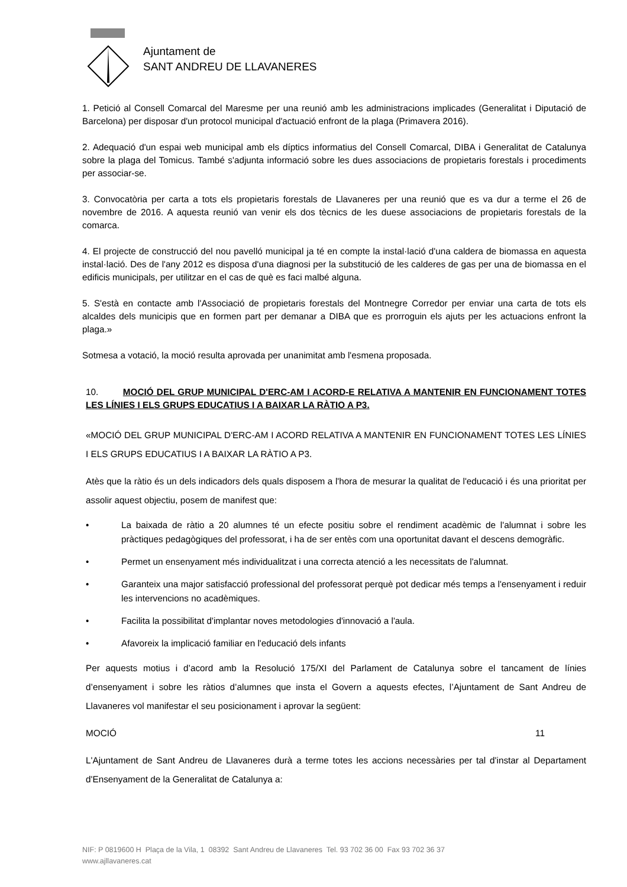Ajuntament de
SANT ANDREU DE LLAVANERES
1. Petició al Consell Comarcal del Maresme per una reunió amb les administracions implicades (Generalitat i Diputació de Barcelona) per disposar d'un protocol municipal d'actuació enfront de la plaga (Primavera 2016).
2. Adequació d'un espai web municipal amb els díptics informatius del Consell Comarcal, DIBA i Generalitat de Catalunya sobre la plaga del Tomicus. També s'adjunta informació sobre les dues associacions de propietaris forestals i procediments per associar-se.
3. Convocatòria per carta a tots els propietaris forestals de Llavaneres per una reunió que es va dur a terme el 26 de novembre de 2016. A aquesta reunió van venir els dos tècnics de les duese associacions de propietaris forestals de la comarca.
4. El projecte de construcció del nou pavelló municipal ja té en compte la instal·lació d'una caldera de biomassa en aquesta instal·lació. Des de l'any 2012 es disposa d'una diagnosi per la substitució de les calderes de gas per una de biomassa en el edificis municipals, per utilitzar en el cas de què es faci malbé alguna.
5. S'està en contacte amb l'Associació de propietaris forestals del Montnegre Corredor per enviar una carta de tots els alcaldes dels municipis que en formen part per demanar a DIBA que es prorroguin els ajuts per les actuacions enfront la plaga.»
Sotmesa a votació, la moció resulta aprovada per unanimitat amb l'esmena proposada.
10. MOCIÓ DEL GRUP MUNICIPAL D'ERC-AM I ACORD-E RELATIVA A MANTENIR EN FUNCIONAMENT TOTES LES LÍNIES I ELS GRUPS EDUCATIUS I A BAIXAR LA RÀTIO A P3.
«MOCIÓ DEL GRUP MUNICIPAL D'ERC-AM I ACORD RELATIVA A MANTENIR EN FUNCIONAMENT TOTES LES LÍNIES I ELS GRUPS EDUCATIUS I A BAIXAR LA RÀTIO A P3.
Atès que la ràtio és un dels indicadors dels quals disposem a l'hora de mesurar la qualitat de l'educació i és una prioritat per assolir aquest objectiu, posem de manifest que:
• La baixada de ràtio a 20 alumnes té un efecte positiu sobre el rendiment acadèmic de l'alumnat i sobre les pràctiques pedagògiques del professorat, i ha de ser entès com una oportunitat davant el descens demogràfic.
• Permet un ensenyament més individualitzat i una correcta atenció a les necessitats de l'alumnat.
• Garanteix una major satisfacció professional del professorat perquè pot dedicar més temps a l'ensenyament i reduir les intervencions no acadèmiques.
• Facilita la possibilitat d'implantar noves metodologies d'innovació a l'aula.
• Afavoreix la implicació familiar en l'educació dels infants
Per aquests motius i d’acord amb la Resolució 175/XI del Parlament de Catalunya sobre el tancament de línies d’ensenyament i sobre les ràtios d’alumnes que insta el Govern a aquests efectes, l’Ajuntament de Sant Andreu de Llavaneres vol manifestar el seu posicionament i aprovar la següent:
MOCIÓ 11
L'Ajuntament de Sant Andreu de Llavaneres durà a terme totes les accions necessàries per tal d'instar al Departament d'Ensenyament de la Generalitat de Catalunya a:
NIF: P 0819600 H Plaça de la Vila, 1 08392 Sant Andreu de Llavaneres Tel. 93 702 36 00 Fax 93 702 36 37
www.ajllavaneres.cat